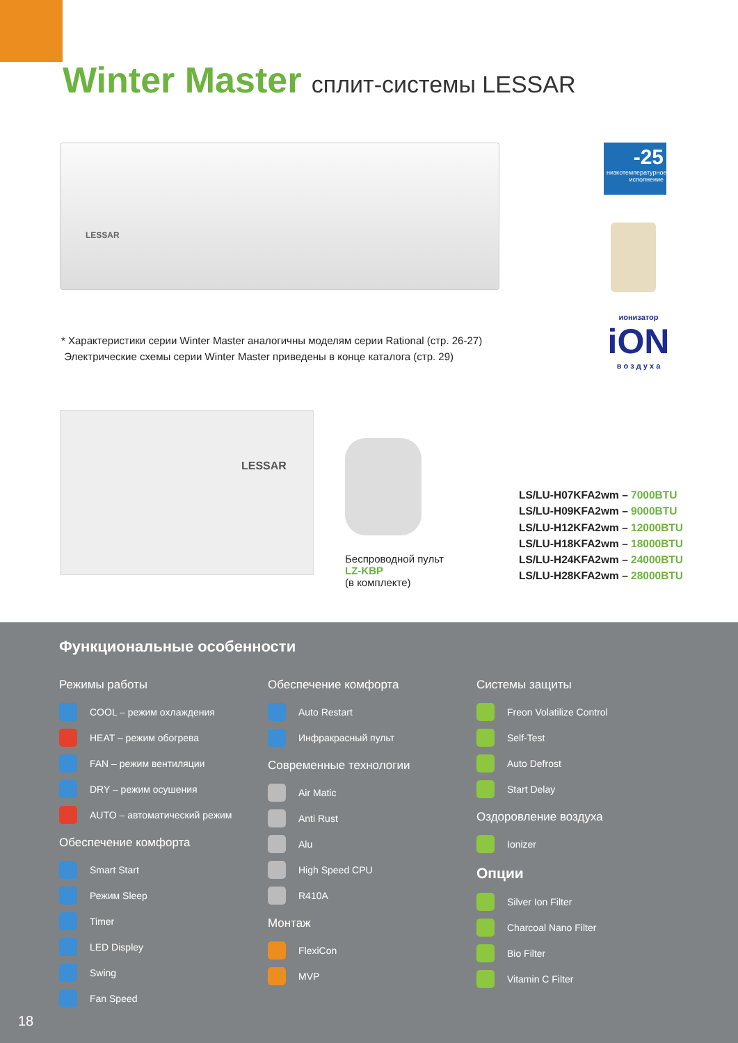Winter Master сплит-системы LESSAR
LESSAR
-25
низкотемпературное исполнение
ионизатор
iON
в о з д у х а
* Характеристики серии Winter Master аналогичны моделям серии Rational (стр. 26-27)
Электрические схемы серии Winter Master приведены в конце каталога (стр. 29)
LESSAR
Беспроводной пульт
LZ-KBP
(в комплекте)
LS/LU-H07KFA2wm – 7000BTU
LS/LU-H09KFA2wm – 9000BTU
LS/LU-H12KFA2wm – 12000BTU
LS/LU-H18KFA2wm – 18000BTU
LS/LU-H24KFA2wm – 24000BTU
LS/LU-H28KFA2wm – 28000BTU
Функциональные особенности
Режимы работы
COOL – режим охлаждения
HEAT – режим обогрева
FAN – режим вентиляции
DRY – режим осушения
AUTO – автоматический режим
Обеспечение комфорта
Smart Start
Режим Sleep
Timer
LED Displey
Swing
Fan Speed
Обеспечение комфорта
Auto Restart
Инфракрасный пульт
Современные технологии
Air Matic
Anti Rust
Alu
High Speed CPU
R410A
Монтаж
FlexiCon
MVP
Системы защиты
Freon Volatilize Control
Self-Test
Auto Defrost
Start Delay
Оздоровление воздуха
Ionizer
Опции
Silver Ion Filter
Charcoal Nano Filter
Bio Filter
Vitamin C Filter
18